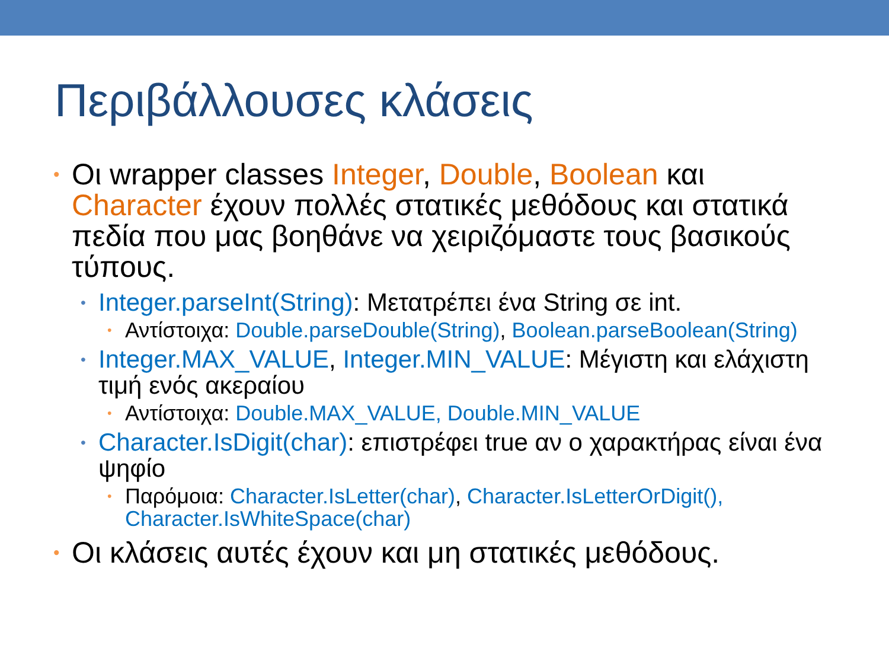Περιβάλλουσες κλάσεις
• Οι wrapper classes Integer, Double, Boolean και Character έχουν πολλές στατικές μεθόδους και στατικά πεδία που μας βοηθάνε να χειριζόμαστε τους βασικούς τύπους.
• Integer.parseInt(String): Μετατρέπει ένα String σε int.
• Αντίστοιχα: Double.parseDouble(String), Boolean.parseBoolean(String)
• Integer.MAX_VALUE, Integer.MIN_VALUE: Μέγιστη και ελάχιστη τιμή ενός ακεραίου
• Αντίστοιχα: Double.MAX_VALUE, Double.MIN_VALUE
• Character.IsDigit(char): επιστρέφει true αν ο χαρακτήρας είναι ένα ψηφίο
• Παρόμοια: Character.IsLetter(char), Character.IsLetterOrDigit(), Character.IsWhiteSpace(char)
• Οι κλάσεις αυτές έχουν και μη στατικές μεθόδους.